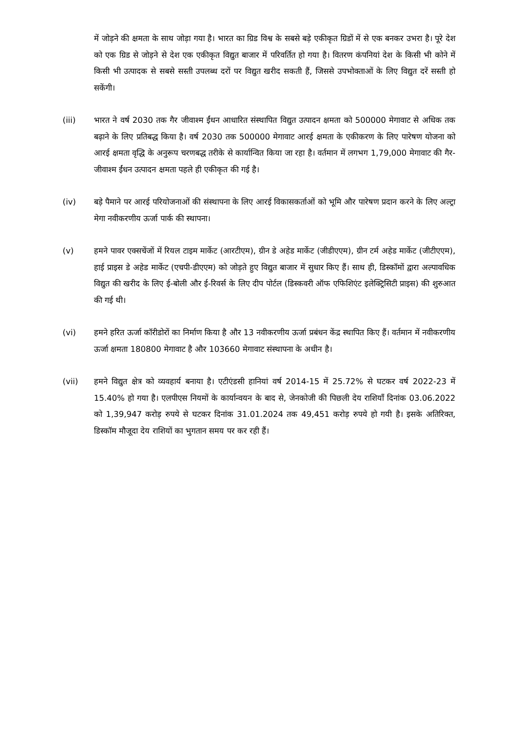में जोड़ने की क्षमता के साथ जोड़ा गया है। भारत का ग्रिड विश्व के सबसे बड़े एकीकृत ग्रिडों में से एक बनकर उभरा है। पूरे देश को एक ग्रिड से जोड़ने से देश एक एकीकृत विद्युत बाजार में परिवर्तित हो गया है। वितरण कंपनियां देश के किसी भी कोने में किसी भी उत्पादक से सबसे सस्ती उपलब्ध दरों पर विद्युत खरीद सकती हैं, जिससे उपभोक्ताओं के लिए विद्युत दरें सस्ती हो सकेंगी।
(iii) भारत ने वर्ष 2030 तक गैर जीवाश्म ईंधन आधारित संस्थापित विद्युत उत्पादन क्षमता को 500000 मेगावाट से अधिक तक बढ़ाने के लिए प्रतिबद्ध किया है। वर्ष 2030 तक 500000 मेगावाट आरई क्षमता के एकीकरण के लिए पारेषण योजना को आरई क्षमता वृद्धि के अनुरूप चरणबद्ध तरीके से कार्यान्वित किया जा रहा है। वर्तमान में लगभग 1,79,000 मेगावाट की गैर-जीवाश्म ईंधन उत्पादन क्षमता पहले ही एकीकृत की गई है।
(iv) बड़े पैमाने पर आरई परियोजनाओं की संस्थापना के लिए आरई विकासकर्ताओं को भूमि और पारेषण प्रदान करने के लिए अल्ट्रा मेगा नवीकरणीय ऊर्जा पार्क की स्थापना।
(v) हमने पावर एक्सचेंजों में रियल टाइम मार्केट (आरटीएम), ग्रीन डे अहेड मार्केट (जीडीएएम), ग्रीन टर्म अहेड मार्केट (जीटीएएम), हाई प्राइस डे अहेड मार्केट (एचपी-डीएएम) को जोड़ते हुए विद्युत बाजार में सुधार किए हैं। साथ ही, डिस्कॉमों द्वारा अल्पावधिक विद्युत की खरीद के लिए ई-बोली और ई-रिवर्स के लिए दीप पोर्टल (डिस्कवरी ऑफ एफिशिएंट इलेक्ट्रिसिटी प्राइस) की शुरुआत की गई थी।
(vi) हमने हरित ऊर्जा कॉरीडोरों का निर्माण किया है और 13 नवीकरणीय ऊर्जा प्रबंधन केंद्र स्थापित किए हैं। वर्तमान में नवीकरणीय ऊर्जा क्षमता 180800 मेगावाट है और 103660 मेगावाट संस्थापना के अधीन है।
(vii) हमने विद्युत क्षेत्र को व्यवहार्य बनाया है। एटीएंडसी हानियां वर्ष 2014-15 में 25.72% से घटकर वर्ष 2022-23 में 15.40% हो गया है। एलपीएस नियमों के कार्यान्वयन के बाद से, जेनकोजी की पिछली देय राशियाँ दिनांक 03.06.2022 को 1,39,947 करोड़ रुपये से घटकर दिनांक 31.01.2024 तक 49,451 करोड़ रुपये हो गयी है। इसके अतिरिक्त, डिस्कॉम मौजूदा देय राशियों का भुगतान समय पर कर रही हैं।